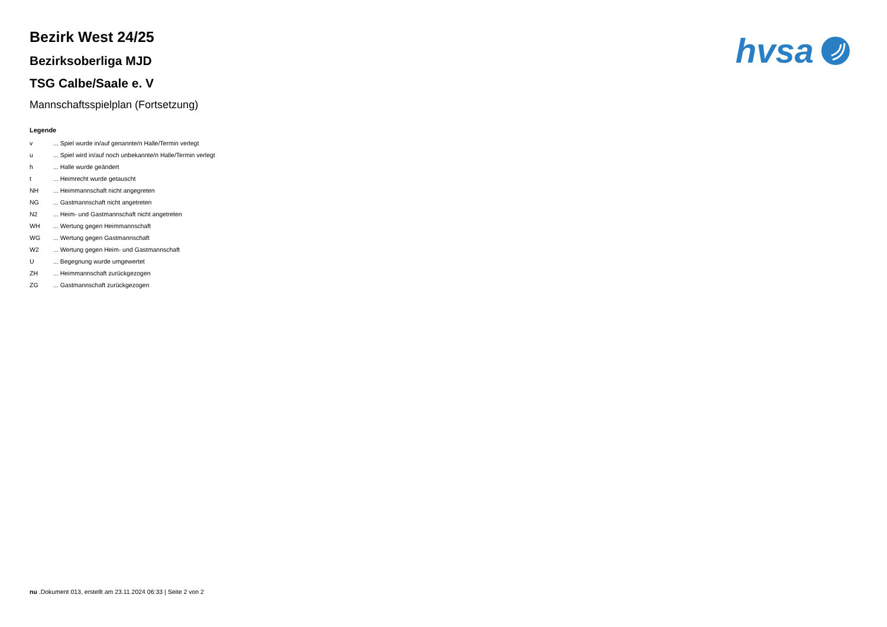hvsa
Bezirk West 24/25
Bezirksoberliga MJD
TSG Calbe/Saale e. V
Mannschaftsspielplan (Fortsetzung)
Legende
| v | ... Spiel wurde in/auf genannte/n Halle/Termin verlegt |
| u | ... Spiel wird in/auf noch unbekannte/n Halle/Termin verlegt |
| h | ... Halle wurde geändert |
| t | ... Heimrecht wurde getauscht |
| NH | ... Heimmannschaft nicht angegreten |
| NG | ... Gastmannschaft nicht angetreten |
| N2 | ... Heim- und Gastmannschaft nicht angetreten |
| WH | ... Wertung gegen Heimmannschaft |
| WG | ... Wertung gegen Gastmannschaft |
| W2 | ... Wertung gegen Heim- und Gastmannschaft |
| U | ... Begegnung wurde umgewertet |
| ZH | ... Heimmannschaft zurückgezogen |
| ZG | ... Gastmannschaft zurückgezogen |
nu .Dokument 013, erstellt am 23.11.2024 06:33 | Seite 2 von 2